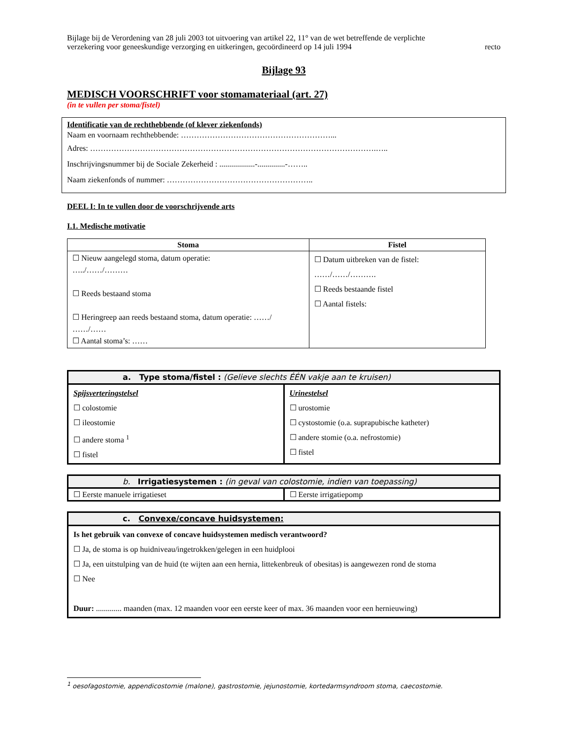Bijlage bij de Verordening van 28 juli 2003 tot uitvoering van artikel 22, 11° van de wet betreffende de verplichte
verzekering voor geneeskundige verzorging en uitkeringen, gecoördineerd op 14 juli 1994 recto
Bijlage 93
MEDISCH VOORSCHRIFT voor stomamateriaal (art. 27)
(in te vullen per stoma/fistel)
Identificatie van de rechthebbende (of klever ziekenfonds)
Naam en voornaam rechthebbende: …………………………………………………...
Adres: ……………………………………………………………………………………………….…..
Inschrijvingsnummer bij de Sociale Zekerheid : ..................-..............-……..
Naam ziekenfonds of nummer: ………………………………………………..
DEEL I: In te vullen door de voorschrijvende arts
I.1. Medische motivatie
| Stoma | Fistel |
| --- | --- |
| ☐ Nieuw aangelegd stoma, datum operatie: …../……/……… ☐ Reeds bestaand stoma ☐ Heringreep aan reeds bestaand stoma, datum operatie: ……/ ……/…… ☐ Aantal stoma’s: …… | ☐ Datum uitbreken van de fistel: ……/……/………. ☐ Reeds bestaande fistel ☐ Aantal fistels: |
| a. Type stoma/fistel : (Gelieve slechts ÉÉN vakje aan te kruisen) | |
| Spijsverteringstelsel ☐ colostomie ☐ ileostomie ☐ andere stoma <sup>1</sup> ☐ fistel | Urinestelsel ☐ urostomie ☐ cystostomie (o.a. suprapubische katheter) ☐ andere stomie (o.a. nefrostomie) ☐ fistel |
| b. Irrigatiesystemen : (in geval van colostomie, indien van toepassing) | |
| ☐ Eerste manuele irrigatieset | ☐ Eerste irrigatiepomp |
| c. Convexe/concave huidsystemen: |
| Is het gebruik van convexe of concave huidsystemen medisch verantwoord? ☐ Ja, de stoma is op huidniveau/ingetrokken/gelegen in een huidplooi ☐ Ja, een uitstulping van de huid (te wijten aan een hernia, littekenbreuk of obesitas) is aangewezen rond de stoma ☐ Nee Duur: ............. maanden (max. 12 maanden voor een eerste keer of max. 36 maanden voor een hernieuwing) |
<sup>1</sup> oesofagostomie, appendicostomie (malone), gastrostomie, jejunostomie, kortedarmsyndroom stoma, caecostomie.